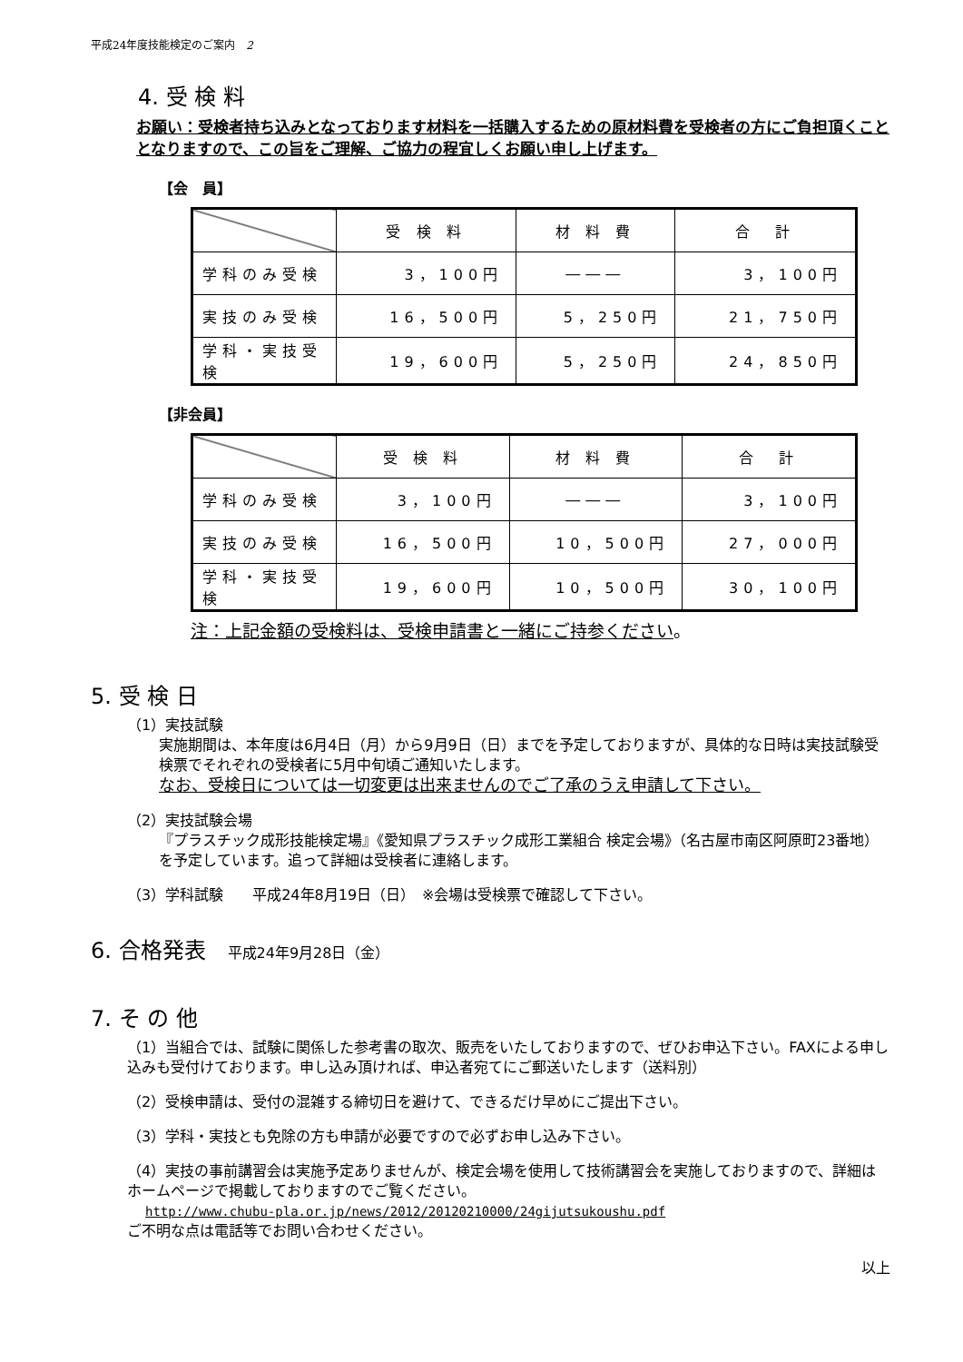平成24年度技能検定のご案内　2
4. 受 検 料
お願い：受検者持ち込みとなっております材料を一括購入するための原材料費を受検者の方にご負担頂くこととなりますので、この旨をご理解、ご協力の程宜しくお願い申し上げます。
【会　員】
| | 受 検 料 | 材 料 費 | 合 計 |
| --- | --- | --- | --- |
| 学科のみ受検 | 3，100円 | ――― | 3，100円 |
| 実技のみ受検 | 16，500円 | 5，250円 | 21，750円 |
| 学科・実技受検 | 19，600円 | 5，250円 | 24，850円 |
【非会員】
| | 受 検 料 | 材 料 費 | 合 計 |
| --- | --- | --- | --- |
| 学科のみ受検 | 3，100円 | ――― | 3，100円 |
| 実技のみ受検 | 16，500円 | 10，500円 | 27，000円 |
| 学科・実技受検 | 19，600円 | 10，500円 | 30，100円 |
注：上記金額の受検料は、受検申請書と一緒にご持参ください。
5. 受 検 日
（1）実技試験
実施期間は、本年度は6月4日（月）から9月9日（日）までを予定しておりますが、具体的な日時は実技試験受検票でそれぞれの受検者に5月中旬頃ご通知いたします。
なお、受検日については一切変更は出来ませんのでご了承のうえ申請して下さい。
（2）実技試験会場
『プラスチック成形技能検定場』《愛知県プラスチック成形工業組合 検定会場》（名古屋市南区阿原町23番地）を予定しています。追って詳細は受検者に連絡します。
（3）学科試験　　平成24年8月19日（日）　※会場は受検票で確認して下さい。
6. 合格発表　平成24年9月28日（金）
7. そ の 他
（1）当組合では、試験に関係した参考書の取次、販売をいたしておりますので、ぜひお申込下さい。FAXによる申し込みも受付けております。申し込み頂ければ、申込者宛てにご郵送いたします（送料別）
（2）受検申請は、受付の混雑する締切日を避けて、できるだけ早めにご提出下さい。
（3）学科・実技とも免除の方も申請が必要ですので必ずお申し込み下さい。
（4）実技の事前講習会は実施予定ありませんが、検定会場を使用して技術講習会を実施しておりますので、詳細はホームページで掲載しておりますのでご覧ください。
http://www.chubu-pla.or.jp/news/2012/20120210000/24gijutsukoushu.pdf
ご不明な点は電話等でお問い合わせください。
以上